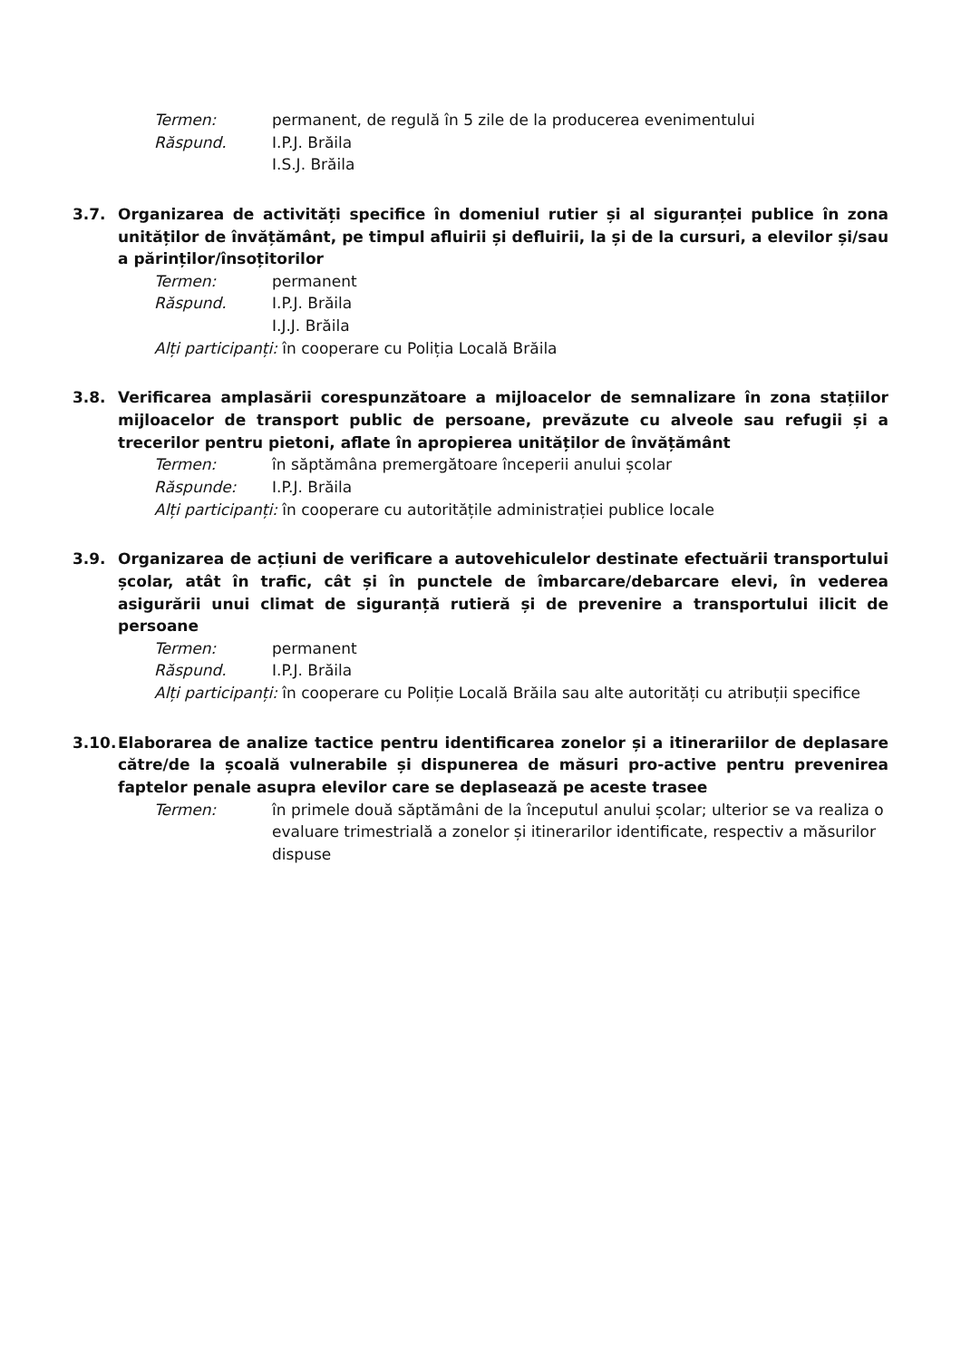Termen: permanent, de regulă în 5 zile de la producerea evenimentului
Răspund. I.P.J. Brăila
I.S.J. Brăila
3.7. Organizarea de activități specifice în domeniul rutier și al siguranței publice în zona unităților de învățământ, pe timpul afluirii și defluirii, la și de la cursuri, a elevilor și/sau a părinților/însoțitorilor
Termen: permanent
Răspund. I.P.J. Brăila
I.J.J. Brăila
Alți participanți: în cooperare cu Poliția Locală Brăila
3.8. Verificarea amplasării corespunzătoare a mijloacelor de semnalizare în zona stațiilor mijloacelor de transport public de persoane, prevăzute cu alveole sau refugii și a trecerilor pentru pietoni, aflate în apropierea unităților de învățământ
Termen: în săptămâna premergătoare începerii anului școlar
Răspunde: I.P.J. Brăila
Alți participanți: în cooperare cu autoritățile administrației publice locale
3.9. Organizarea de acțiuni de verificare a autovehiculelor destinate efectuării transportului școlar, atât în trafic, cât și în punctele de îmbarcare/debarcare elevi, în vederea asigurării unui climat de siguranță rutieră și de prevenire a transportului ilicit de persoane
Termen: permanent
Răspund. I.P.J. Brăila
Alți participanți: în cooperare cu Poliție Locală Brăila sau alte autorități cu atribuții specifice
3.10. Elaborarea de analize tactice pentru identificarea zonelor și a itinerariilor de deplasare către/de la școală vulnerabile și dispunerea de măsuri pro-active pentru prevenirea faptelor penale asupra elevilor care se deplasează pe aceste trasee
Termen: în primele două săptămâni de la începutul anului școlar; ulterior se va realiza o evaluare trimestrială a zonelor și itinerarilor identificate, respectiv a măsurilor dispuse